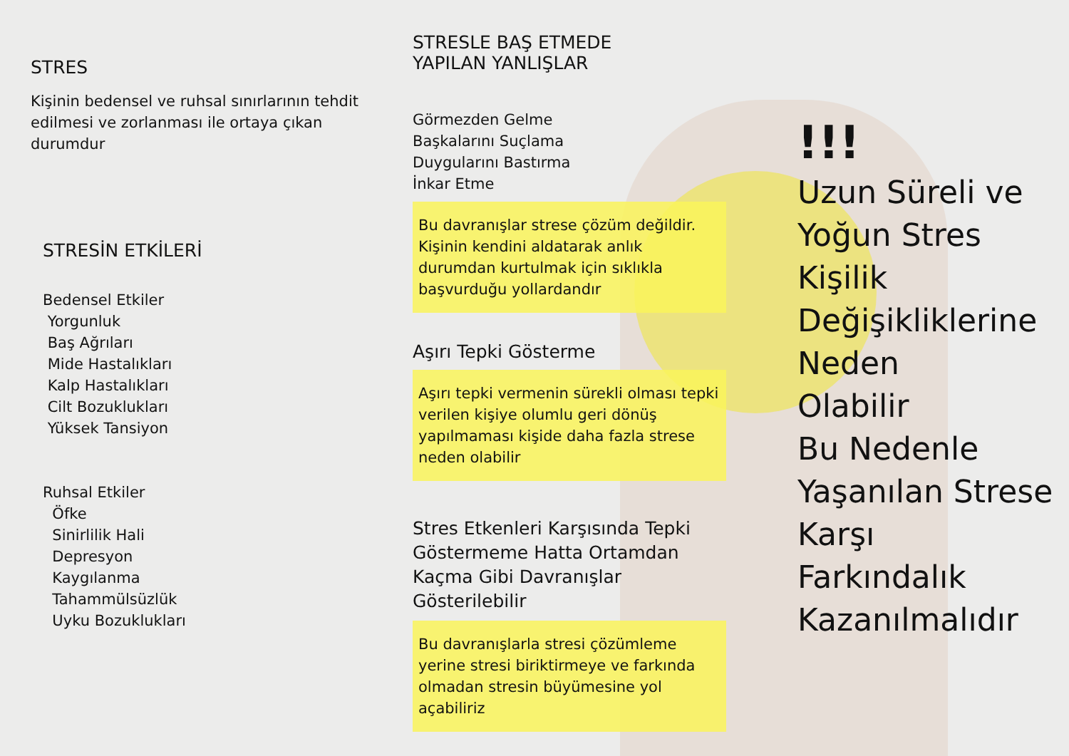STRES
Kişinin bedensel ve ruhsal sınırlarının tehdit edilmesi ve zorlanması ile ortaya çıkan durumdur
STRESİN ETKİLERİ
Bedensel Etkiler
Yorgunluk
Baş Ağrıları
Mide Hastalıkları
Kalp Hastalıkları
Cilt Bozuklukları
Yüksek Tansiyon
Ruhsal Etkiler
Öfke
Sinirlilik Hali
Depresyon
Kaygılanma
Tahammülsüzlük
Uyku Bozuklukları
STRESLE BAŞ ETMEDE
YAPILAN YANLIŞLAR
Görmezden Gelme
Başkalarını Suçlama
Duygularını Bastırma
İnkar Etme
Bu davranışlar strese çözüm değildir. Kişinin kendini aldatarak anlık durumdan kurtulmak için sıklıkla başvurduğu yollardandır
Aşırı Tepki Gösterme
Aşırı tepki vermenin sürekli olması tepki verilen kişiye olumlu geri dönüş yapılmaması kişide daha fazla strese neden olabilir
Stres Etkenleri Karşısında Tepki Göstermeme Hatta Ortamdan Kaçma Gibi Davranışlar Gösterilebilir
Bu davranışlarla stresi çözümleme yerine stresi biriktirmeye ve farkında olmadan stresin büyümesine yol açabiliriz
!!!
Uzun Süreli ve
Yoğun Stres
Kişilik
Değişikliklerine
Neden
Olabilir
Bu Nedenle
Yaşanılan Strese
Karşı
Farkındalık
Kazanılmalıdır